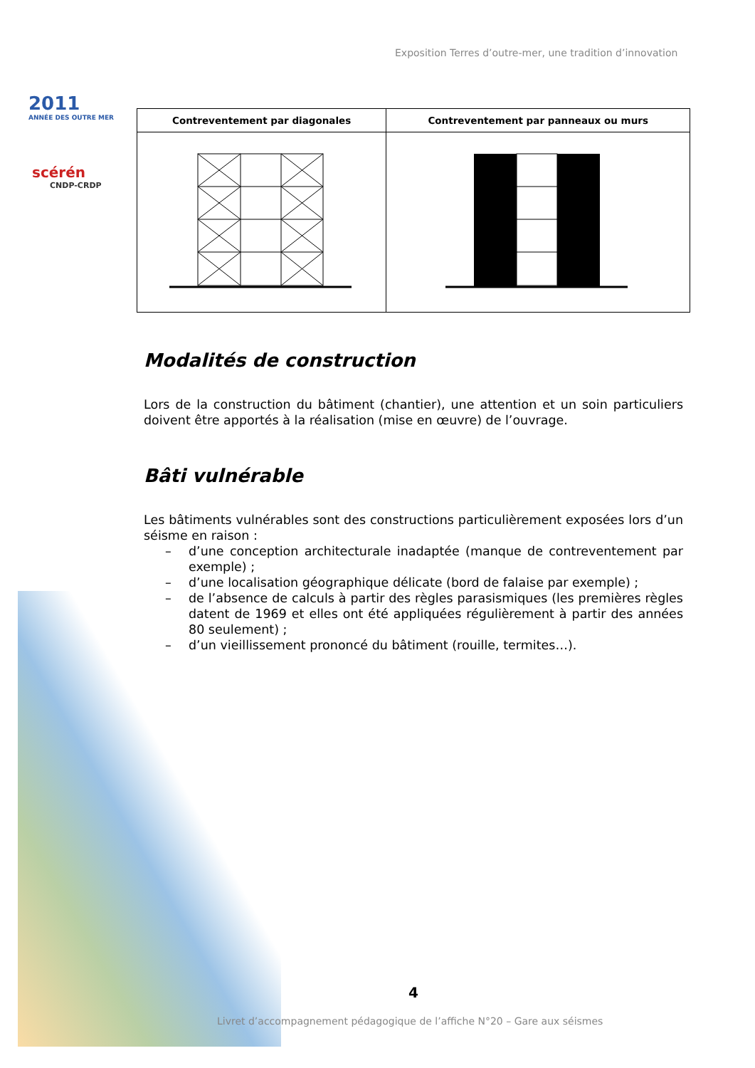2011
ANNÉE DES OUTRE MER
scérén
CNDP-CRDP
Exposition Terres d’outre-mer, une tradition d’innovation
| Contreventement par diagonales | Contreventement par panneaux ou murs |
| --- | --- |
Modalités de construction
Lors de la construction du bâtiment (chantier), une attention et un soin particuliers doivent être apportés à la réalisation (mise en œuvre) de l’ouvrage.
Bâti vulnérable
Les bâtiments vulnérables sont des constructions particulièrement exposées lors d’un séisme en raison :
– d’une conception architecturale inadaptée (manque de contreventement par exemple) ;
– d’une localisation géographique délicate (bord de falaise par exemple) ;
– de l’absence de calculs à partir des règles parasismiques (les premières règles datent de 1969 et elles ont été appliquées régulièrement à partir des années 80 seulement) ;
– d’un vieillissement prononcé du bâtiment (rouille, termites…).
4
Livret d’accompagnement pédagogique de l’affiche N°20 – Gare aux séismes